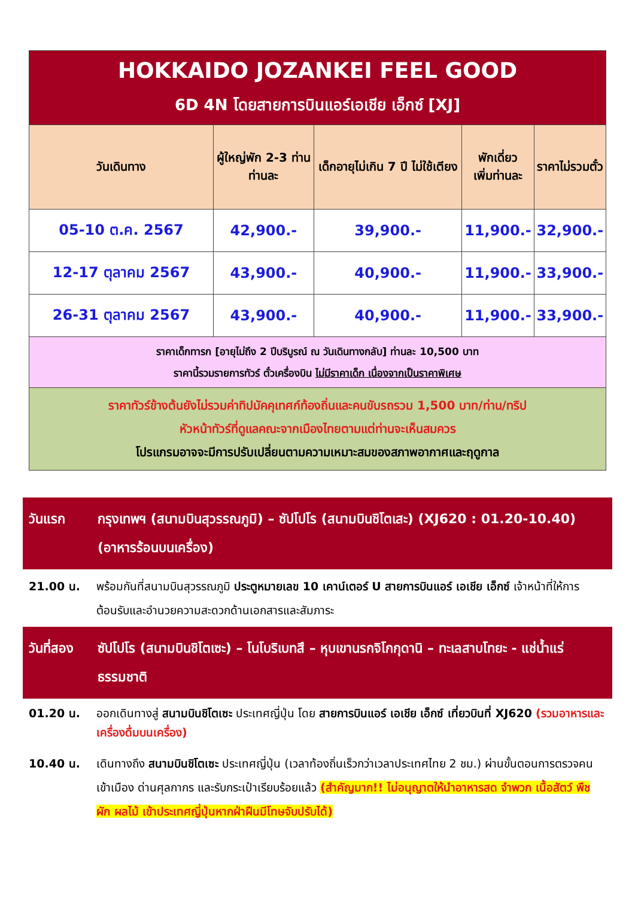| HOKKAIDO JOZANKEI FEEL GOOD 6D 4N โดยสายการบินแอร์เอเชีย เอ็กซ์ [XJ] | | | | |
| วันเดินทาง | ผู้ใหญ่พัก 2-3 ท่าน ท่านละ | เด็กอายุไม่เกิน 7 ปี ไม่ใช้เตียง | พักเดี่ยว เพิ่มท่านละ | ราคาไม่รวมตั๋ว |
| 05-10 ต.ค. 2567 | 42,900.- | 39,900.- | 11,900.- | 32,900.- |
| 12-17 ตุลาคม 2567 | 43,900.- | 40,900.- | 11,900.- | 33,900.- |
| 26-31 ตุลาคม 2567 | 43,900.- | 40,900.- | 11,900.- | 33,900.- |
| ราคาเด็กทารก [อายุไม่ถึง 2 ปีบริบูรณ์ ณ วันเดินทางกลับ] ท่านละ 10,500 บาท ราคานี้รวมรายการทัวร์ ตั๋วเครื่องบิน ไม่มีราคาเด็ก เนื่องจากเป็นราคาพิเศษ | | | | |
| ราคาทัวร์ข้างต้นยังไม่รวมค่าทิปมัคคุเทศก์ท้องถิ่นและคนขับรถรวม 1,500 บาท/ท่าน/ทริป หัวหน้าทัวร์ที่ดูแลคณะจากเมืองไทยตามแต่ท่านจะเห็นสมควร โปรแกรมอาจจะมีการปรับเปลี่ยนตามความเหมาะสมของสภาพอากาศและฤดูกาล | | | | |
วันแรก กรุงเทพฯ (สนามบินสุวรรณภูมิ) – ซัปโปโร (สนามบินชิโตเสะ) (XJ620 : 01.20-10.40) (อาหารร้อนบนเครื่อง)
21.00 น. พร้อมกันที่สนามบินสุวรรณภูมิ ประตูหมายเลข 10 เคาน์เตอร์ U สายการบินแอร์ เอเชีย เอ็กซ์ เจ้าหน้าที่ให้การต้อนรับและอำนวยความสะดวกด้านเอกสารและสัมภาระ
วันที่สอง
ซัปโปโร (สนามบินชิโตเซะ) – โนโบริเบทสึ – หุบเขานรกจิโกกุดานิ – ทะเลสาบโทยะ - แช่น้ำแร่ธรรมชาติ
01.20 น. ออกเดินทางสู่ สนามบินชิโตเซะ ประเทศญี่ปุ่น โดย สายการบินแอร์ เอเชีย เอ็กซ์ เที่ยวบินที่ XJ620 (รวมอาหารและเครื่องดื่มบนเครื่อง)
10.40 น. เดินทางถึง สนามบินชิโตเซะ ประเทศญี่ปุ่น (เวลาท้องถิ่นเร็วกว่าเวลาประเทศไทย 2 ชม.) ผ่านขั้นตอนการตรวจคนเข้าเมือง ด่านศุลกากร และรับกระเป๋าเรียบร้อยแล้ว (สำคัญมาก!! ไม่อนุญาตให้นำอาหารสด จำพวก เนื้อสัตว์ พืช ผัก ผลไม้ เข้าประเทศญี่ปุ่นหากฝ่าฝืนมีโทษจับปรับได้)